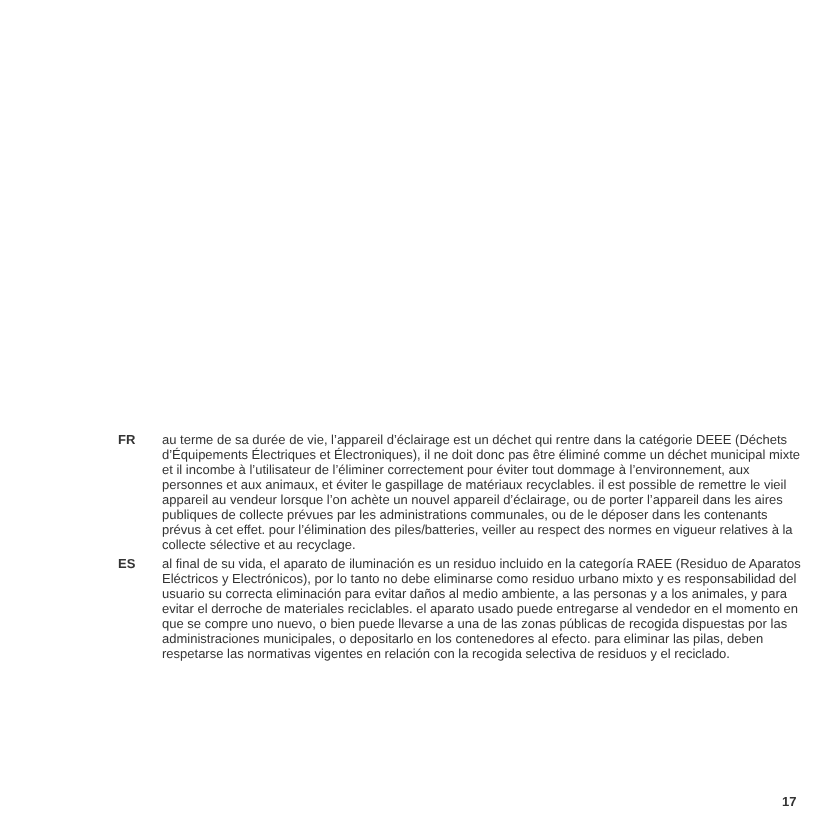FR au terme de sa durée de vie, l’appareil d’éclairage est un déchet qui rentre dans la catégorie DEEE (Déchets d’Équipements Électriques et Électroniques), il ne doit donc pas être éliminé comme un déchet municipal mixte et il incombe à l’utilisateur de l’éliminer correctement pour éviter tout dommage à l’environnement, aux personnes et aux animaux, et éviter le gaspillage de matériaux recyclables. il est possible de remettre le vieil appareil au vendeur lorsque l’on achète un nouvel appareil d’éclairage, ou de porter l’appareil dans les aires publiques de collecte prévues par les administrations communales, ou de le déposer dans les contenants prévus à cet effet. pour l’élimination des piles/batteries, veiller au respect des normes en vigueur relatives à la collecte sélective et au recyclage.
ES al final de su vida, el aparato de iluminación es un residuo incluido en la categoría RAEE (Residuo de Aparatos Eléctricos y Electrónicos), por lo tanto no debe eliminarse como residuo urbano mixto y es responsabilidad del usuario su correcta eliminación para evitar daños al medio ambiente, a las personas y a los animales, y para evitar el derroche de materiales reciclables. el aparato usado puede entregarse al vendedor en el momento en que se compre uno nuevo, o bien puede llevarse a una de las zonas públicas de recogida dispuestas por las administraciones municipales, o depositarlo en los contenedores al efecto. para eliminar las pilas, deben respetarse las normativas vigentes en relación con la recogida selectiva de residuos y el reciclado.
17